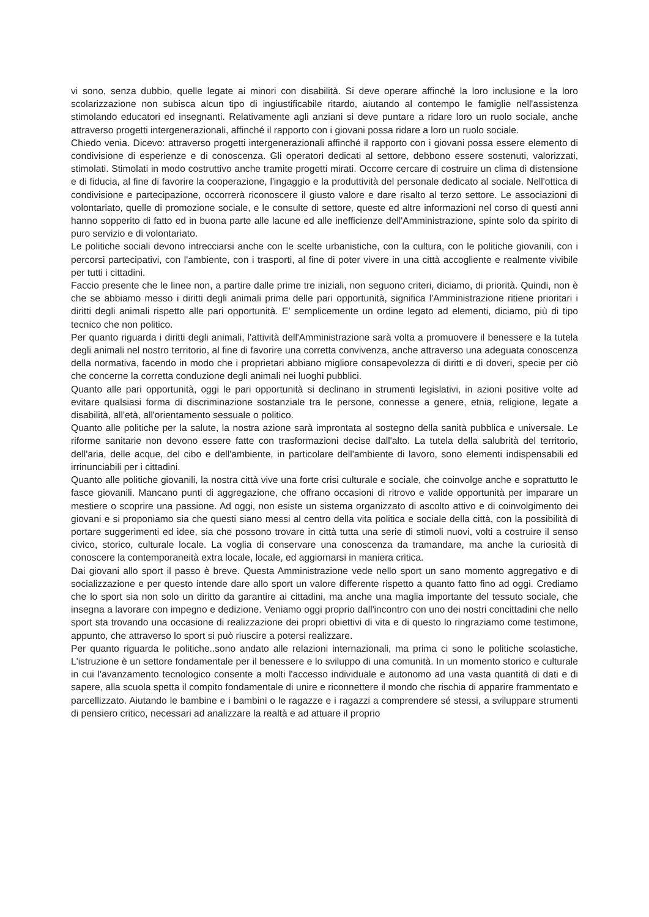vi sono, senza dubbio, quelle legate ai minori con disabilità. Si deve operare affinché la loro inclusione e la loro scolarizzazione non subisca alcun tipo di ingiustificabile ritardo, aiutando al contempo le famiglie nell'assistenza stimolando educatori ed insegnanti. Relativamente agli anziani si deve puntare a ridare loro un ruolo sociale, anche attraverso progetti intergenerazionali, affinché il rapporto con i giovani possa ridare a loro un ruolo sociale.
Chiedo venia. Dicevo: attraverso progetti intergenerazionali affinché il rapporto con i giovani possa essere elemento di condivisione di esperienze e di conoscenza. Gli operatori dedicati al settore, debbono essere sostenuti, valorizzati, stimolati. Stimolati in modo costruttivo anche tramite progetti mirati. Occorre cercare di costruire un clima di distensione e di fiducia, al fine di favorire la cooperazione, l'ingaggio e la produttività del personale dedicato al sociale. Nell'ottica di condivisione e partecipazione, occorrerà riconoscere il giusto valore e dare risalto al terzo settore. Le associazioni di volontariato, quelle di promozione sociale, e le consulte di settore, queste ed altre informazioni nel corso di questi anni hanno sopperito di fatto ed in buona parte alle lacune ed alle inefficienze dell'Amministrazione, spinte solo da spirito di puro servizio e di volontariato.
Le politiche sociali devono intrecciarsi anche con le scelte urbanistiche, con la cultura, con le politiche giovanili, con i percorsi partecipativi, con l'ambiente, con i trasporti, al fine di poter vivere in una città accogliente e realmente vivibile per tutti i cittadini.
Faccio presente che le linee non, a partire dalle prime tre iniziali, non seguono criteri, diciamo, di priorità. Quindi, non è che se abbiamo messo i diritti degli animali prima delle pari opportunità, significa l'Amministrazione ritiene prioritari i diritti degli animali rispetto alle pari opportunità. E' semplicemente un ordine legato ad elementi, diciamo, più di tipo tecnico che non politico.
Per quanto riguarda i diritti degli animali, l'attività dell'Amministrazione sarà volta a promuovere il benessere e la tutela degli animali nel nostro territorio, al fine di favorire una corretta convivenza, anche attraverso una adeguata conoscenza della normativa, facendo in modo che i proprietari abbiano migliore consapevolezza di diritti e di doveri, specie per ciò che concerne la corretta conduzione degli animali nei luoghi pubblici.
Quanto alle pari opportunità, oggi le pari opportunità si declinano in strumenti legislativi, in azioni positive volte ad evitare qualsiasi forma di discriminazione sostanziale tra le persone, connesse a genere, etnia, religione, legate a disabilità, all'età, all'orientamento sessuale o politico.
Quanto alle politiche per la salute, la nostra azione sarà improntata al sostegno della sanità pubblica e universale. Le riforme sanitarie non devono essere fatte con trasformazioni decise dall'alto. La tutela della salubrità del territorio, dell'aria, delle acque, del cibo e dell'ambiente, in particolare dell'ambiente di lavoro, sono elementi indispensabili ed irrinunciabili per i cittadini.
Quanto alle politiche giovanili, la nostra città vive una forte crisi culturale e sociale, che coinvolge anche e soprattutto le fasce giovanili. Mancano punti di aggregazione, che offrano occasioni di ritrovo e valide opportunità per imparare un mestiere o scoprire una passione. Ad oggi, non esiste un sistema organizzato di ascolto attivo e di coinvolgimento dei giovani e si proponiamo sia che questi siano messi al centro della vita politica e sociale della città, con la possibilità di portare suggerimenti ed idee, sia che possono trovare in città tutta una serie di stimoli nuovi, volti a costruire il senso civico, storico, culturale locale. La voglia di conservare una conoscenza da tramandare, ma anche la curiosità di conoscere la contemporaneità extra locale, locale, ed aggiornarsi in maniera critica.
Dai giovani allo sport il passo è breve. Questa Amministrazione vede nello sport un sano momento aggregativo e di socializzazione e per questo intende dare allo sport un valore differente rispetto a quanto fatto fino ad oggi. Crediamo che lo sport sia non solo un diritto da garantire ai cittadini, ma anche una maglia importante del tessuto sociale, che insegna a lavorare con impegno e dedizione. Veniamo oggi proprio dall'incontro con uno dei nostri concittadini che nello sport sta trovando una occasione di realizzazione dei propri obiettivi di vita e di questo lo ringraziamo come testimone, appunto, che attraverso lo sport si può riuscire a potersi realizzare.
Per quanto riguarda le politiche..sono andato alle relazioni internazionali, ma prima ci sono le politiche scolastiche. L'istruzione è un settore fondamentale per il benessere e lo sviluppo di una comunità. In un momento storico e culturale in cui l'avanzamento tecnologico consente a molti l'accesso individuale e autonomo ad una vasta quantità di dati e di sapere, alla scuola spetta il compito fondamentale di unire e riconnettere il mondo che rischia di apparire frammentato e parcellizzato. Aiutando le bambine e i bambini o le ragazze e i ragazzi a comprendere sé stessi, a sviluppare strumenti di pensiero critico, necessari ad analizzare la realtà e ad attuare il proprio